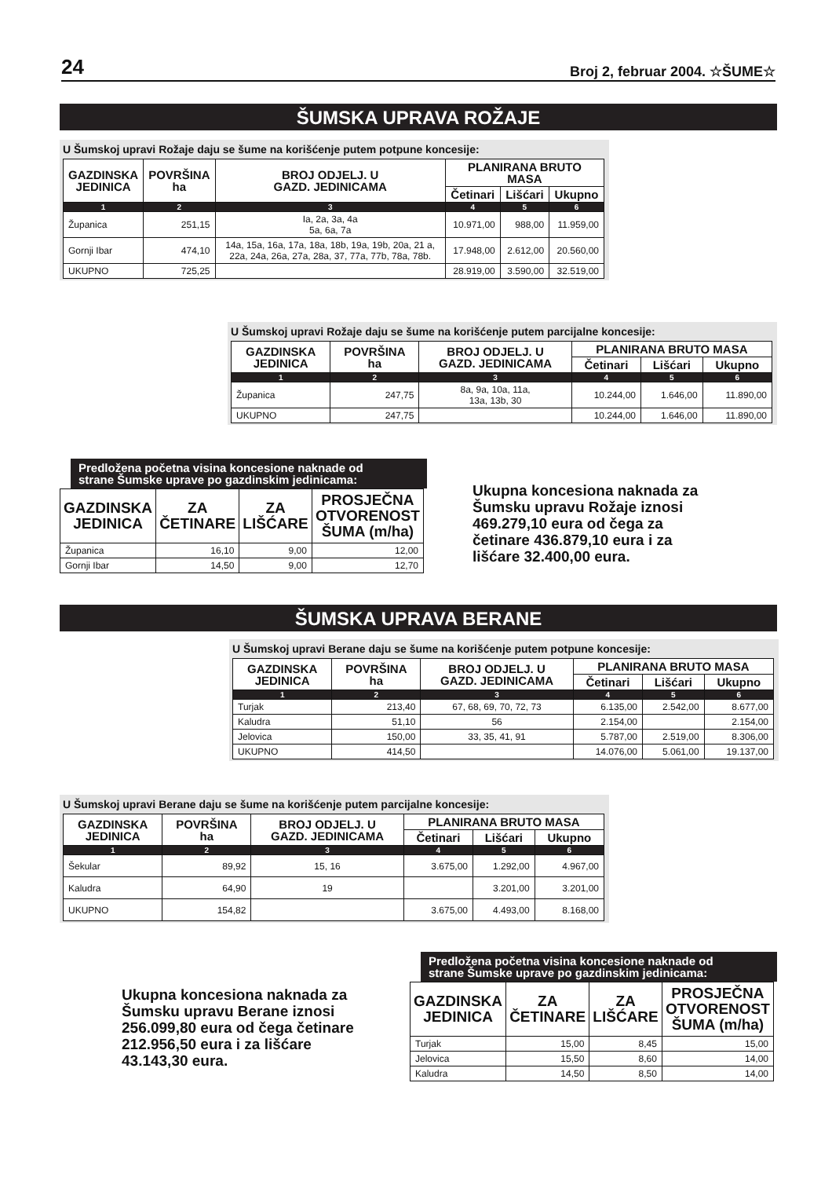24 Broj 2, februar 2004. ☆ŠUME☆
ŠUMSKA UPRAVA ROŽAJE
U Šumskoj upravi Rožaje daju se šume na korišćenje putem potpune koncesije:
| GAZDINSKA JEDINICA | POVRŠINA ha | BROJ ODJELJ. U GAZD. JEDINICAMA | PLANIRANA BRUTO MASA | | |
| --- | --- | --- | --- | --- | --- |
| | | | Četinari | Lišćari | Ukupno |
| 1 | 2 | 3 | 4 | 5 | 6 |
| Županica | 251,15 | Ia, 2a, 3a, 4a 5a, 6a, 7a | 10.971,00 | 988,00 | 11.959,00 |
| Gornji Ibar | 474,10 | 14a, 15a, 16a, 17a, 18a, 18b, 19a, 19b, 20a, 21 a, 22a, 24a, 26a, 27a, 28a, 37, 77a, 77b, 78a, 78b. | 17.948,00 | 2.612,00 | 20.560,00 |
| UKUPNO | 725,25 | | 28.919,00 | 3.590,00 | 32.519,00 |
U Šumskoj upravi Rožaje daju se šume na korišćenje putem parcijalne koncesije:
| GAZDINSKA JEDINICA | POVRŠINA ha | BROJ ODJELJ. U GAZD. JEDINICAMA | PLANIRANA BRUTO MASA | | |
| --- | --- | --- | --- | --- | --- |
| | | | Četinari | Lišćari | Ukupno |
| 1 | 2 | 3 | 4 | 5 | 6 |
| Županica | 247,75 | 8a, 9a, 10a, 11a, 13a, 13b, 30 | 10.244,00 | 1.646,00 | 11.890,00 |
| UKUPNO | 247,75 | | 10.244,00 | 1.646,00 | 11.890,00 |
Predložena početna visina koncesione naknade od
strane Šumske uprave po gazdinskim jedinicama:
| GAZDINSKA JEDINICA | ZA ČETINARE | ZA LIŠĆARE | PROSJEČNA OTVORENOST ŠUMA (m/ha) |
| --- | --- | --- | --- |
| Županica | 16,10 | 9,00 | 12,00 |
| Gornji Ibar | 14,50 | 9,00 | 12,70 |
Ukupna koncesiona naknada za
Šumsku upravu Rožaje iznosi
469.279,10 eura od čega za
četinare 436.879,10 eura i za
lišćare 32.400,00 eura.
ŠUMSKA UPRAVA BERANE
U Šumskoj upravi Berane daju se šume na korišćenje putem potpune koncesije:
| GAZDINSKA JEDINICA | POVRŠINA ha | BROJ ODJELJ. U GAZD. JEDINICAMA | PLANIRANA BRUTO MASA | | |
| --- | --- | --- | --- | --- | --- |
| | | | Četinari | Lišćari | Ukupno |
| 1 | 2 | 3 | 4 | 5 | 6 |
| Turjak | 213,40 | 67, 68, 69, 70, 72, 73 | 6.135,00 | 2.542,00 | 8.677,00 |
| Kaludra | 51,10 | 56 | 2.154,00 | | 2.154,00 |
| Jelovica | 150,00 | 33, 35, 41, 91 | 5.787,00 | 2.519,00 | 8.306,00 |
| UKUPNO | 414,50 | | 14.076,00 | 5.061,00 | 19.137,00 |
U Šumskoj upravi Berane daju se šume na korišćenje putem parcijalne koncesije:
| GAZDINSKA JEDINICA | POVRŠINA ha | BROJ ODJELJ. U GAZD. JEDINICAMA | PLANIRANA BRUTO MASA | | |
| --- | --- | --- | --- | --- | --- |
| | | | Četinari | Lišćari | Ukupno |
| 1 | 2 | 3 | 4 | 5 | 6 |
| Šekular | 89,92 | 15, 16 | 3.675,00 | 1.292,00 | 4.967,00 |
| Kaludra | 64,90 | 19 | | 3.201,00 | 3.201,00 |
| UKUPNO | 154,82 | | 3.675,00 | 4.493,00 | 8.168,00 |
Ukupna koncesiona naknada za
Šumsku upravu Berane iznosi
256.099,80 eura od čega četinare
212.956,50 eura i za lišćare
43.143,30 eura.
Predložena početna visina koncesione naknade od
strane Šumske uprave po gazdinskim jedinicama:
| GAZDINSKA JEDINICA | ZA ČETINARE | ZA LIŠĆARE | PROSJEČNA OTVORENOST ŠUMA (m/ha) |
| --- | --- | --- | --- |
| Turjak | 15,00 | 8,45 | 15,00 |
| Jelovica | 15,50 | 8,60 | 14,00 |
| Kaludra | 14,50 | 8,50 | 14,00 |